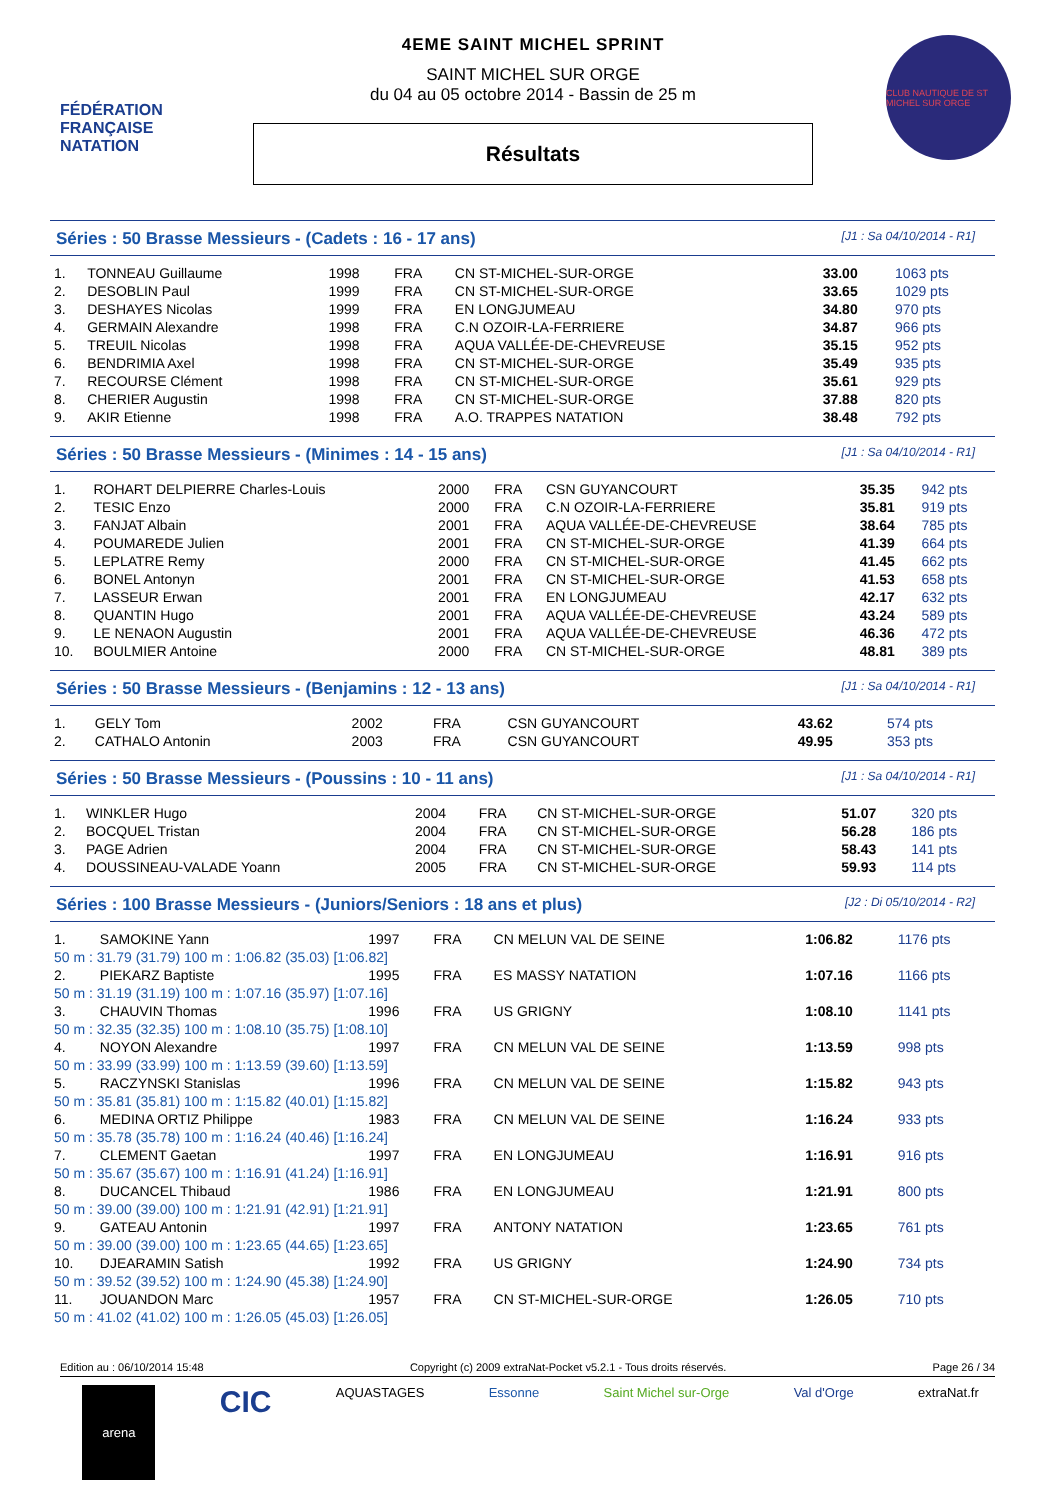FÉDÉRATION FRANÇAISE NATATION
4EME SAINT MICHEL SPRINT
SAINT MICHEL SUR ORGE
du 04 au 05 octobre 2014 - Bassin de 25 m
Résultats
CLUB NAUTIQUE DE ST MICHEL SUR ORGE
Séries : 50 Brasse Messieurs - (Cadets : 16 - 17 ans) [J1 : Sa 04/10/2014 - R1]
| 1. | TONNEAU Guillaume | 1998 | FRA | CN ST-MICHEL-SUR-ORGE | 33.00 | 1063 pts |
| 2. | DESOBLIN Paul | 1999 | FRA | CN ST-MICHEL-SUR-ORGE | 33.65 | 1029 pts |
| 3. | DESHAYES Nicolas | 1999 | FRA | EN LONGJUMEAU | 34.80 | 970 pts |
| 4. | GERMAIN Alexandre | 1998 | FRA | C.N OZOIR-LA-FERRIERE | 34.87 | 966 pts |
| 5. | TREUIL Nicolas | 1998 | FRA | AQUA VALLÉE-DE-CHEVREUSE | 35.15 | 952 pts |
| 6. | BENDRIMIA Axel | 1998 | FRA | CN ST-MICHEL-SUR-ORGE | 35.49 | 935 pts |
| 7. | RECOURSE Clément | 1998 | FRA | CN ST-MICHEL-SUR-ORGE | 35.61 | 929 pts |
| 8. | CHERIER Augustin | 1998 | FRA | CN ST-MICHEL-SUR-ORGE | 37.88 | 820 pts |
| 9. | AKIR Etienne | 1998 | FRA | A.O. TRAPPES NATATION | 38.48 | 792 pts |
Séries : 50 Brasse Messieurs - (Minimes : 14 - 15 ans) [J1 : Sa 04/10/2014 - R1]
| 1. | ROHART DELPIERRE Charles-Louis | 2000 | FRA | CSN GUYANCOURT | 35.35 | 942 pts |
| 2. | TESIC Enzo | 2000 | FRA | C.N OZOIR-LA-FERRIERE | 35.81 | 919 pts |
| 3. | FANJAT Albain | 2001 | FRA | AQUA VALLÉE-DE-CHEVREUSE | 38.64 | 785 pts |
| 4. | POUMAREDE Julien | 2001 | FRA | CN ST-MICHEL-SUR-ORGE | 41.39 | 664 pts |
| 5. | LEPLATRE Remy | 2000 | FRA | CN ST-MICHEL-SUR-ORGE | 41.45 | 662 pts |
| 6. | BONEL Antonyn | 2001 | FRA | CN ST-MICHEL-SUR-ORGE | 41.53 | 658 pts |
| 7. | LASSEUR Erwan | 2001 | FRA | EN LONGJUMEAU | 42.17 | 632 pts |
| 8. | QUANTIN Hugo | 2001 | FRA | AQUA VALLÉE-DE-CHEVREUSE | 43.24 | 589 pts |
| 9. | LE NENAON Augustin | 2001 | FRA | AQUA VALLÉE-DE-CHEVREUSE | 46.36 | 472 pts |
| 10. | BOULMIER Antoine | 2000 | FRA | CN ST-MICHEL-SUR-ORGE | 48.81 | 389 pts |
Séries : 50 Brasse Messieurs - (Benjamins : 12 - 13 ans) [J1 : Sa 04/10/2014 - R1]
| 1. | GELY Tom | 2002 | FRA | CSN GUYANCOURT | 43.62 | 574 pts |
| 2. | CATHALO Antonin | 2003 | FRA | CSN GUYANCOURT | 49.95 | 353 pts |
Séries : 50 Brasse Messieurs - (Poussins : 10 - 11 ans) [J1 : Sa 04/10/2014 - R1]
| 1. | WINKLER Hugo | 2004 | FRA | CN ST-MICHEL-SUR-ORGE | 51.07 | 320 pts |
| 2. | BOCQUEL Tristan | 2004 | FRA | CN ST-MICHEL-SUR-ORGE | 56.28 | 186 pts |
| 3. | PAGE Adrien | 2004 | FRA | CN ST-MICHEL-SUR-ORGE | 58.43 | 141 pts |
| 4. | DOUSSINEAU-VALADE Yoann | 2005 | FRA | CN ST-MICHEL-SUR-ORGE | 59.93 | 114 pts |
Séries : 100 Brasse Messieurs - (Juniors/Seniors : 18 ans et plus) [J2 : Di 05/10/2014 - R2]
| 1. | SAMOKINE Yann | 1997 | FRA | CN MELUN VAL DE SEINE | 1:06.82 | 1176 pts |
| 50 m : 31.79 (31.79) 100 m : 1:06.82 (35.03) [1:06.82] | | | | | | |
| 2. | PIEKARZ Baptiste | 1995 | FRA | ES MASSY NATATION | 1:07.16 | 1166 pts |
| 50 m : 31.19 (31.19) 100 m : 1:07.16 (35.97) [1:07.16] | | | | | | |
| 3. | CHAUVIN Thomas | 1996 | FRA | US GRIGNY | 1:08.10 | 1141 pts |
| 50 m : 32.35 (32.35) 100 m : 1:08.10 (35.75) [1:08.10] | | | | | | |
| 4. | NOYON Alexandre | 1997 | FRA | CN MELUN VAL DE SEINE | 1:13.59 | 998 pts |
| 50 m : 33.99 (33.99) 100 m : 1:13.59 (39.60) [1:13.59] | | | | | | |
| 5. | RACZYNSKI Stanislas | 1996 | FRA | CN MELUN VAL DE SEINE | 1:15.82 | 943 pts |
| 50 m : 35.81 (35.81) 100 m : 1:15.82 (40.01) [1:15.82] | | | | | | |
| 6. | MEDINA ORTIZ Philippe | 1983 | FRA | CN MELUN VAL DE SEINE | 1:16.24 | 933 pts |
| 50 m : 35.78 (35.78) 100 m : 1:16.24 (40.46) [1:16.24] | | | | | | |
| 7. | CLEMENT Gaetan | 1997 | FRA | EN LONGJUMEAU | 1:16.91 | 916 pts |
| 50 m : 35.67 (35.67) 100 m : 1:16.91 (41.24) [1:16.91] | | | | | | |
| 8. | DUCANCEL Thibaud | 1986 | FRA | EN LONGJUMEAU | 1:21.91 | 800 pts |
| 50 m : 39.00 (39.00) 100 m : 1:21.91 (42.91) [1:21.91] | | | | | | |
| 9. | GATEAU Antonin | 1997 | FRA | ANTONY NATATION | 1:23.65 | 761 pts |
| 50 m : 39.00 (39.00) 100 m : 1:23.65 (44.65) [1:23.65] | | | | | | |
| 10. | DJEARAMIN Satish | 1992 | FRA | US GRIGNY | 1:24.90 | 734 pts |
| 50 m : 39.52 (39.52) 100 m : 1:24.90 (45.38) [1:24.90] | | | | | | |
| 11. | JOUANDON Marc | 1957 | FRA | CN ST-MICHEL-SUR-ORGE | 1:26.05 | 710 pts |
| 50 m : 41.02 (41.02) 100 m : 1:26.05 (45.03) [1:26.05] | | | | | | |
Edition au : 06/10/2014 15:48 Copyright (c) 2009 extraNat-Pocket v5.2.1 - Tous droits réservés. Page 26 / 34
arena CIC AQUASTAGES Essonne Saint Michel sur-Orge Val d'Orge extraNat.fr